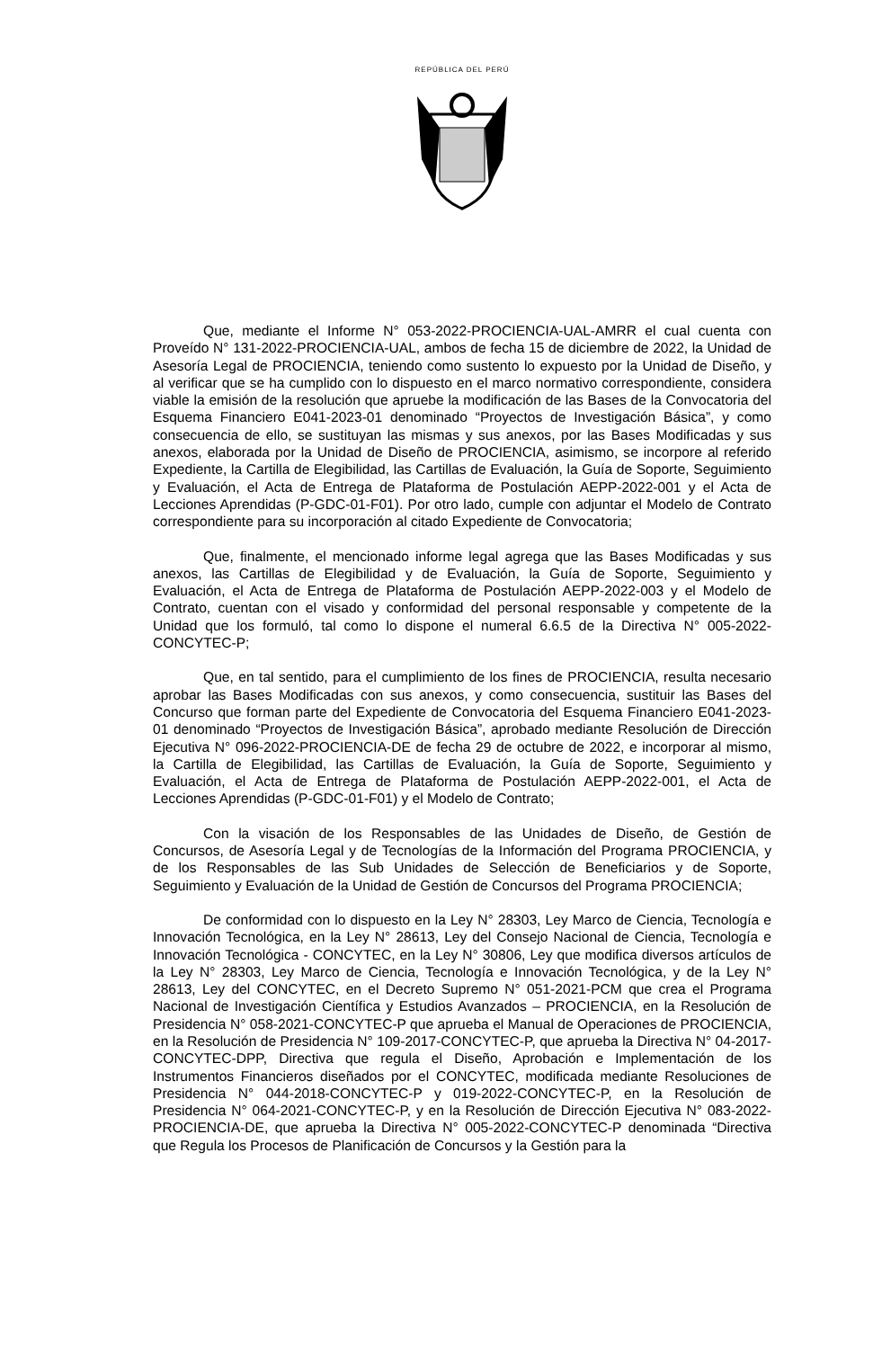REPÚBLICA DEL PERÚ
Que, mediante el Informe N° 053-2022-PROCIENCIA-UAL-AMRR el cual cuenta con Proveído N° 131-2022-PROCIENCIA-UAL, ambos de fecha 15 de diciembre de 2022, la Unidad de Asesoría Legal de PROCIENCIA, teniendo como sustento lo expuesto por la Unidad de Diseño, y al verificar que se ha cumplido con lo dispuesto en el marco normativo correspondiente, considera viable la emisión de la resolución que apruebe la modificación de las Bases de la Convocatoria del Esquema Financiero E041-2023-01 denominado “Proyectos de Investigación Básica”, y como consecuencia de ello, se sustituyan las mismas y sus anexos, por las Bases Modificadas y sus anexos, elaborada por la Unidad de Diseño de PROCIENCIA, asimismo, se incorpore al referido Expediente, la Cartilla de Elegibilidad, las Cartillas de Evaluación, la Guía de Soporte, Seguimiento y Evaluación, el Acta de Entrega de Plataforma de Postulación AEPP-2022-001 y el Acta de Lecciones Aprendidas (P-GDC-01-F01). Por otro lado, cumple con adjuntar el Modelo de Contrato correspondiente para su incorporación al citado Expediente de Convocatoria;
Que, finalmente, el mencionado informe legal agrega que las Bases Modificadas y sus anexos, las Cartillas de Elegibilidad y de Evaluación, la Guía de Soporte, Seguimiento y Evaluación, el Acta de Entrega de Plataforma de Postulación AEPP-2022-003 y el Modelo de Contrato, cuentan con el visado y conformidad del personal responsable y competente de la Unidad que los formuló, tal como lo dispone el numeral 6.6.5 de la Directiva N° 005-2022-CONCYTEC-P;
Que, en tal sentido, para el cumplimiento de los fines de PROCIENCIA, resulta necesario aprobar las Bases Modificadas con sus anexos, y como consecuencia, sustituir las Bases del Concurso que forman parte del Expediente de Convocatoria del Esquema Financiero E041-2023-01 denominado “Proyectos de Investigación Básica”, aprobado mediante Resolución de Dirección Ejecutiva N° 096-2022-PROCIENCIA-DE de fecha 29 de octubre de 2022, e incorporar al mismo, la Cartilla de Elegibilidad, las Cartillas de Evaluación, la Guía de Soporte, Seguimiento y Evaluación, el Acta de Entrega de Plataforma de Postulación AEPP-2022-001, el Acta de Lecciones Aprendidas (P-GDC-01-F01) y el Modelo de Contrato;
Con la visación de los Responsables de las Unidades de Diseño, de Gestión de Concursos, de Asesoría Legal y de Tecnologías de la Información del Programa PROCIENCIA, y de los Responsables de las Sub Unidades de Selección de Beneficiarios y de Soporte, Seguimiento y Evaluación de la Unidad de Gestión de Concursos del Programa PROCIENCIA;
De conformidad con lo dispuesto en la Ley N° 28303, Ley Marco de Ciencia, Tecnología e Innovación Tecnológica, en la Ley N° 28613, Ley del Consejo Nacional de Ciencia, Tecnología e Innovación Tecnológica - CONCYTEC, en la Ley N° 30806, Ley que modifica diversos artículos de la Ley N° 28303, Ley Marco de Ciencia, Tecnología e Innovación Tecnológica, y de la Ley N° 28613, Ley del CONCYTEC, en el Decreto Supremo N° 051-2021-PCM que crea el Programa Nacional de Investigación Científica y Estudios Avanzados – PROCIENCIA, en la Resolución de Presidencia N° 058-2021-CONCYTEC-P que aprueba el Manual de Operaciones de PROCIENCIA, en la Resolución de Presidencia N° 109-2017-CONCYTEC-P, que aprueba la Directiva N° 04-2017-CONCYTEC-DPP, Directiva que regula el Diseño, Aprobación e Implementación de los Instrumentos Financieros diseñados por el CONCYTEC, modificada mediante Resoluciones de Presidencia N° 044-2018-CONCYTEC-P y 019-2022-CONCYTEC-P, en la Resolución de Presidencia N° 064-2021-CONCYTEC-P, y en la Resolución de Dirección Ejecutiva N° 083-2022-PROCIENCIA-DE, que aprueba la Directiva N° 005-2022-CONCYTEC-P denominada “Directiva que Regula los Procesos de Planificación de Concursos y la Gestión para la